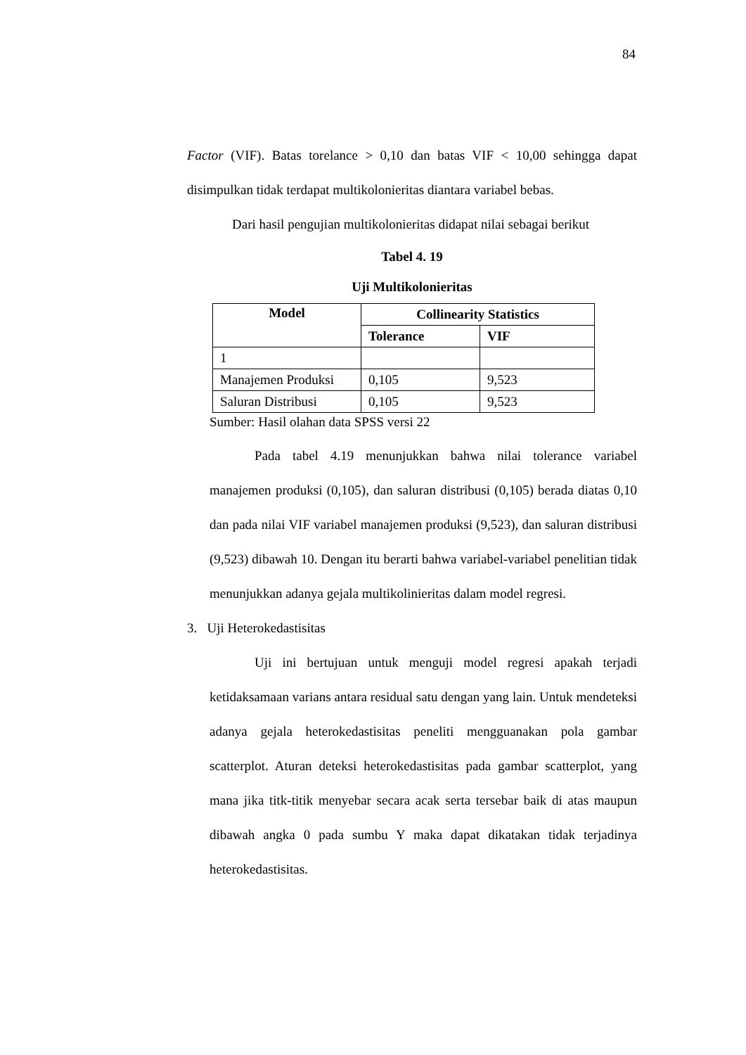84
Factor (VIF). Batas torelance > 0,10 dan batas VIF < 10,00 sehingga dapat disimpulkan tidak terdapat multikolonieritas diantara variabel bebas.
Dari hasil pengujian multikolonieritas didapat nilai sebagai berikut
Tabel 4. 19
Uji Multikolonieritas
| Model | Collinearity Statistics | |
| --- | --- | --- |
| | Tolerance | VIF |
| 1 | | |
| Manajemen Produksi | 0,105 | 9,523 |
| Saluran Distribusi | 0,105 | 9,523 |
Sumber: Hasil olahan data SPSS versi 22
Pada tabel 4.19 menunjukkan bahwa nilai tolerance variabel manajemen produksi (0,105), dan saluran distribusi (0,105) berada diatas 0,10 dan pada nilai VIF variabel manajemen produksi (9,523), dan saluran distribusi (9,523) dibawah 10. Dengan itu berarti bahwa variabel-variabel penelitian tidak menunjukkan adanya gejala multikolinieritas dalam model regresi.
3. Uji Heterokedastisitas
Uji ini bertujuan untuk menguji model regresi apakah terjadi ketidaksamaan varians antara residual satu dengan yang lain. Untuk mendeteksi adanya gejala heterokedastisitas peneliti mengguanakan pola gambar scatterplot. Aturan deteksi heterokedastisitas pada gambar scatterplot, yang mana jika titk-titik menyebar secara acak serta tersebar baik di atas maupun dibawah angka 0 pada sumbu Y maka dapat dikatakan tidak terjadinya heterokedastisitas.